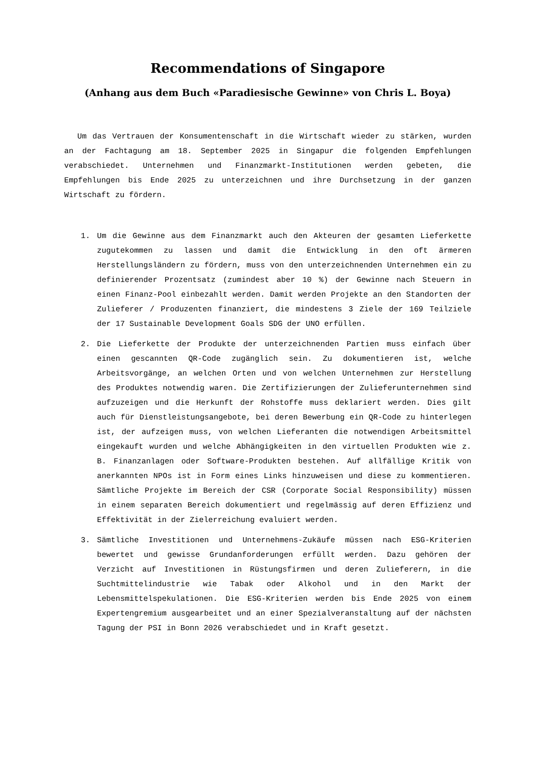Recommendations of Singapore
(Anhang aus dem Buch «Paradiesische Gewinne» von Chris L. Boya)
Um das Vertrauen der Konsumentenschaft in die Wirtschaft wieder zu stärken, wurden an der Fachtagung am 18. September 2025 in Singapur die folgenden Empfehlungen verabschiedet. Unternehmen und Finanzmarkt-Institutionen werden gebeten, die Empfehlungen bis Ende 2025 zu unterzeichnen und ihre Durchsetzung in der ganzen Wirtschaft zu fördern.
1. Um die Gewinne aus dem Finanzmarkt auch den Akteuren der gesamten Lieferkette zugutekommen zu lassen und damit die Entwicklung in den oft ärmeren Herstellungsländern zu fördern, muss von den unterzeichnenden Unternehmen ein zu definierender Prozentsatz (zumindest aber 10 %) der Gewinne nach Steuern in einen Finanz-Pool einbezahlt werden. Damit werden Projekte an den Standorten der Zulieferer / Produzenten finanziert, die mindestens 3 Ziele der 169 Teilziele der 17 Sustainable Development Goals SDG der UNO erfüllen.
2. Die Lieferkette der Produkte der unterzeichnenden Partien muss einfach über einen gescannten QR-Code zugänglich sein. Zu dokumentieren ist, welche Arbeitsvorgänge, an welchen Orten und von welchen Unternehmen zur Herstellung des Produktes notwendig waren. Die Zertifizierungen der Zulieferunternehmen sind aufzuzeigen und die Herkunft der Rohstoffe muss deklariert werden. Dies gilt auch für Dienstleistungsangebote, bei deren Bewerbung ein QR-Code zu hinterlegen ist, der aufzeigen muss, von welchen Lieferanten die notwendigen Arbeitsmittel eingekauft wurden und welche Abhängigkeiten in den virtuellen Produkten wie z. B. Finanzanlagen oder Software-Produkten bestehen. Auf allfällige Kritik von anerkannten NPOs ist in Form eines Links hinzuweisen und diese zu kommentieren. Sämtliche Projekte im Bereich der CSR (Corporate Social Responsibility) müssen in einem separaten Bereich dokumentiert und regelmässig auf deren Effizienz und Effektivität in der Zielerreichung evaluiert werden.
3. Sämtliche Investitionen und Unternehmens-Zukäufe müssen nach ESG-Kriterien bewertet und gewisse Grundanforderungen erfüllt werden. Dazu gehören der Verzicht auf Investitionen in Rüstungsfirmen und deren Zulieferern, in die Suchtmittelindustrie wie Tabak oder Alkohol und in den Markt der Lebensmittelspekulationen. Die ESG-Kriterien werden bis Ende 2025 von einem Expertengremium ausgearbeitet und an einer Spezialveranstaltung auf der nächsten Tagung der PSI in Bonn 2026 verabschiedet und in Kraft gesetzt.